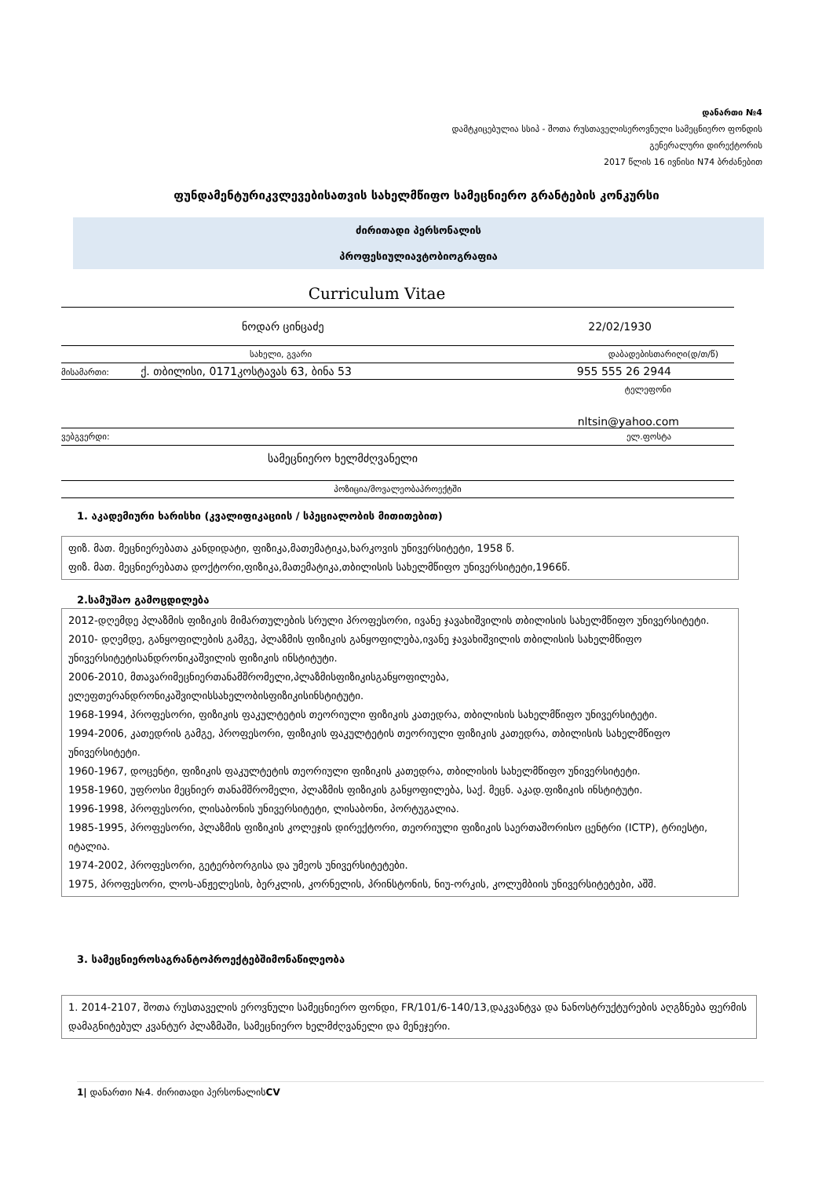დანართი №4
დამტკიცებულია სსიპ - შოთა რუსთაველისეროვნული სამეცნიერო ფონდის
გენერალური დირექტორის
2017 წლის 16 ივნისი N74 ბრძანებით
ფუნდამენტურიკვლევებისათვის სახელმწიფო სამეცნიერო გრანტების კონკურსი
ძირითადი პერსონალის
პროფესიულიავტობიოგრაფია
Curriculum Vitae
ნოდარ ცინცაძე 22/02/1930
სახელი, გვარი დაბადებისთარიღი(დ/თ/წ)
მისამართი: ქ. თბილისი, 0171კოსტავას 63, ბინა 53 955 555 26 2944
ტელეფონი
nltsin@yahoo.com
ვებგვერდი: ელ.ფოსტა
სამეცნიერო ხელმძღვანელი
პოზიცია/მოვალეობაპროექტში
1. აკადემიური ხარისხი (კვალიფიკაციის / სპეციალობის მითითებით)
ფიზ. მათ. მეცნიერებათა კანდიდატი, ფიზიკა,მათემატიკა,ხარკოვის უნივერსიტეტი, 1958 წ.
ფიზ. მათ. მეცნიერებათა დოქტორი,ფიზიკა,მათემატიკა,თბილისის სახელმწიფო უნივერსიტეტი,1966წ.
2.სამუშაო გამოცდილება
2012-დღემდე პლაზმის ფიზიკის მიმართულების სრული პროფესორი, ივანე ჯავახიშვილის თბილისის სახელმწიფო უნივერსიტეტი.
2010- დღემდე, განყოფილების გამგე, პლაზმის ფიზიკის განყოფილება,ივანე ჯავახიშვილის თბილისის სახელმწიფო უნივერსიტეტისანდრონიკაშვილის ფიზიკის ინსტიტუტი.
2006-2010, მთავარიმეცნიერთანამშრომელი,პლაზმისფიზიკისგანყოფილება, ელეფთერანდრონიკაშვილისსახელობისფიზიკისინსტიტუტი.
1968-1994, პროფესორი, ფიზიკის ფაკულტეტის თეორიული ფიზიკის კათედრა, თბილისის სახელმწიფო უნივერსიტეტი.
1994-2006, კათედრის გამგე, პროფესორი, ფიზიკის ფაკულტეტის თეორიული ფიზიკის კათედრა, თბილისის სახელმწიფო უნივერსიტეტი.
1960-1967, დოცენტი, ფიზიკის ფაკულტეტის თეორიული ფიზიკის კათედრა, თბილისის სახელმწიფო უნივერსიტეტი.
1958-1960, უფროსი მეცნიერ თანამშრომელი, პლაზმის ფიზიკის განყოფილება, საქ. მეცნ. აკად.ფიზიკის ინსტიტუტი.
1996-1998, პროფესორი, ლისაბონის უნივერსიტეტი, ლისაბონი, პორტუგალია.
1985-1995, პროფესორი, პლაზმის ფიზიკის კოლეჯის დირექტორი, თეორიული ფიზიკის საერთაშორისო ცენტრი (ICTP), ტრიესტი, იტალია.
1974-2002, პროფესორი, გეტერბორგისა და უმეოს უნივერსიტეტები.
1975, პროფესორი, ლოს-ანჟელესის, ბერკლის, კორნელის, პრინსტონის, ნიუ-ორკის, კოლუმბიის უნივერსიტეტები, აშშ.
3. სამეცნიეროსაგრანტოპროექტებშიმონაწილეობა
1. 2014-2107, შოთა რუსთაველის ეროვნული სამეცნიერო ფონდი, FR/101/6-140/13,დაკვანტვა და ნანოსტრუქტურების აღგზნება ფერმის დამაგნიტებულ კვანტურ პლაზმაში, სამეცნიერო ხელმძღვანელი და მენეჯერი.
1| დანართი №4. ძირითადი პერსონალისCV